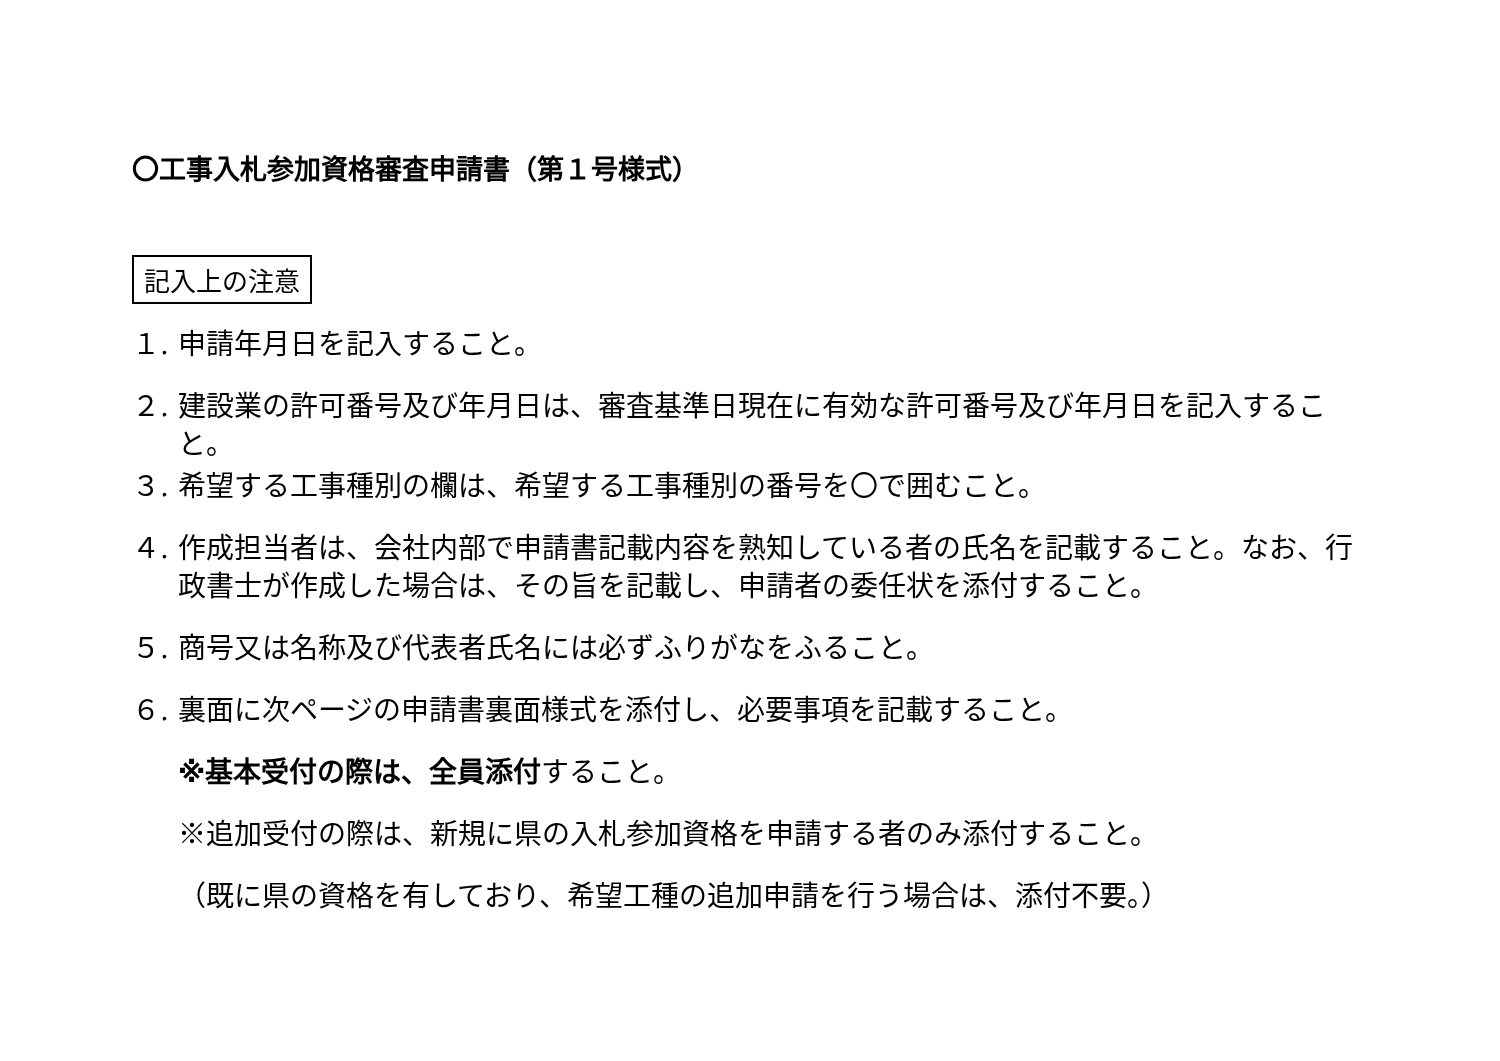〇工事入札参加資格審査申請書（第１号様式）
記入上の注意
１. 申請年月日を記入すること。
２. 建設業の許可番号及び年月日は、審査基準日現在に有効な許可番号及び年月日を記入すること。
３. 希望する工事種別の欄は、希望する工事種別の番号を〇で囲むこと。
４. 作成担当者は、会社内部で申請書記載内容を熟知している者の氏名を記載すること。なお、行政書士が作成した場合は、その旨を記載し、申請者の委任状を添付すること。
５. 商号又は名称及び代表者氏名には必ずふりがなをふること。
６. 裏面に次ページの申請書裏面様式を添付し、必要事項を記載すること。
※基本受付の際は、全員添付すること。
※追加受付の際は、新規に県の入札参加資格を申請する者のみ添付すること。
（既に県の資格を有しており、希望工種の追加申請を行う場合は、添付不要。）